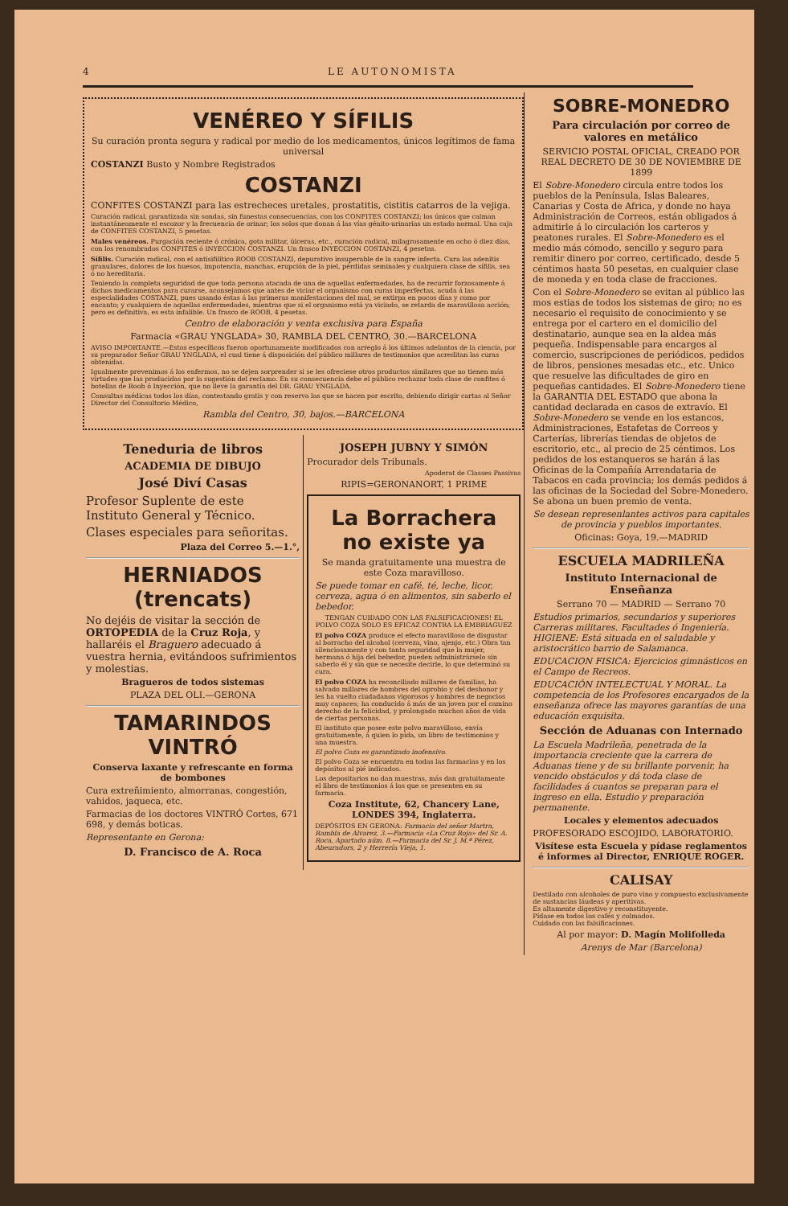4 LE AUTONOMISTA
VENÉREO Y SÍFILIS
Su curación pronta segura y radical por medio de los medicamentos, únicos legítimos de fama universal
COSTANZI Busto y Nombre Registrados
COSTANZI
CONFITES COSTANZI para las estrecheces uretales, prostatitis, cistitis catarros de la vejiga.
Curación radical, garantizada sin sondas, sin funestas consecuencias, con los CONFITES COSTANZI; los únicos que calman instantáneamente el escozor y la frecuencia de orinar; los solos que donan á las vías génito-urinarias un estado normal. Una caja de CONFITES COSTANZI, 5 pesetas.
Males venéreos. Purgación reciente ó crónica, gota militar, úlceras, etc., curación radical, milagrosamente en ocho ó diez días, con los renombrados CONFITES ó INYECCION COSTANZI. Un frasco INYECCION COSTANZI, 4 pesetas.
Sífilis. Curación radical, con el antisifilítico ROOB COSTANZI, depurativo insuperable de la sangre infecta. Cura las adenitis granulares, dolores de los huesos, impotencia, manchas, erupción de la piel, pérdidas seminales y cualquiera clase de sífilis, sea ó no hereditaria.
Teniendo la completa seguridad de que toda persona atacada de una de aquellas enfermedades, ha de recurrir forzosamente á dichos medicamentos para curarse, aconsejamos que antes de viciar el organismo con curas imperfectas, acuda á las especialidades COSTANZI, pues usando éstas á las primeras manifestaciones del mal, se extirpa en pocos días y como por encanto; y cualquiera de aquellas enfermedades, mientras que si el organismo está ya viciado, se retarda de maravillosa acción; pero es definitiva, es esta infalible. Un frasco de ROOB, 4 pesetas.
Centro de elaboración y venta exclusiva para España
Farmacia «GRAU YNGLADA» 30, RAMBLA DEL CENTRO, 30.—BARCELONA
AVISO IMPORTANTE.—Estos específicos fueron oportunamente modificados con arreglo á los últimos adelantos de la ciencia, por su preparador Señor GRAU YNGLADA, el cual tiene á disposición del público millares de testimonios que acreditan las curas obtenidas.
Igualmente prevenimos á los enfermos, no se dejen sorprender si se les ofreciese otros productos similares que no tienen más virtudes que las producidas por la sugestión del reclamo. En su consecuencia debe el público rechazar toda clase de confites ó botellas de Roob ó Inyección, que no lleve la garantía del DR. GRAU YNGLADA.
Consultas médicas todos los días, contestando gratis y con reserva las que se hacen por escrito, debiendo dirigir cartas al Señor Director del Consultorio Médico,
Rambla del Centro, 30, bajos.—BARCELONA
Teneduria de libros
ACADEMIA DE DIBUJO
José Diví Casas
Profesor Suplente de este Instituto General y Técnico.
Clases especiales para señoritas.
Plaza del Correo 5.—1.°,
HERNIADOS (trencats)
No dejéis de visitar la sección de ORTOPEDIA de la Cruz Roja, y hallaréis el Braguero adecuado á vuestra hernia, evitándoos sufrimientos y molestias.
Bragueros de todos sistemas
PLAZA DEL OLI.—GERONA
TAMARINDOS VINTRÓ
Conserva laxante y refrescante en forma de bombones
Cura extreñimiento, almorranas, congestión, vahidos, jaqueca, etc.
Farmacias de los doctores VINTRÓ Cortes, 671 698, y demás boticas.
Representante en Gerona:
D. Francisco de A. Roca
JOSEPH JUBNY Y SIMÓN
Procurador dels Tribunals.
Apoderat de Classes Passivas
RIPIS=GERONANORT, 1 PRIME
La Borrachera no existe ya
Se manda gratuitamente una muestra de este Coza maravilloso.
Se puede tomar en café, té, leche, licor, cerveza, agua ó en alimentos, sin saberlo el bebedor.
TENGAN CUIDADO CON LAS FALSIFICACIONES! EL POLVO COZA SOLO ES EFICAZ CONTRA LA EMBRIAGUEZ
El polvo COZA produce el efecto maravilloso de disgustar al borracho del alcohol (cerveza, vino, ajenjo, etc.) Obra tan silenciosamente y con tanta seguridad que la mujer, hermana ó hija del bebedor, pueden administrárselo sin saberlo él y sin que se necesite decirle, lo que determinó su cura.
El polvo COZA ha reconciliado millares de familias, ha salvado millares de hombres del oprobio y del deshonor y les ha vuelto ciudadanos vigorosos y hombres de negocios muy capaces; ha conducido á más de un joven por el camino derecho de la felicidad, y prolongado muchos años de vida de ciertas personas.
El instituto que posee este polvo maravilloso, envía gratuitamente, á quien lo pida, un libro de testimonios y una muestra.
El polvo Coza es garantizado inofensivo.
El polvo Coza se encuentra en todas las farmacias y en los depósitos al pié indicados.
Los depositarios no dan muestras, más dan gratuitamente el libro de testimonios á los que se presenten en su farmacia.
Coza Institute, 62, Chancery Lane, LONDES 394, Inglaterra.
DEPÓSITOS EN GERONA: Farmacia del señor Martra, Rambla de Alvarez, 3.—Farmacia «La Cruz Roja» del Sr. A. Roca, Apartado núm. 8.—Farmacia del Sr. J. M.ª Pérez, Abeuradors, 2 y Herrería Vieja, 1.
SOBRE-MONEDRO
Para circulación por correo de valores en metálico
SERVICIO POSTAL OFICIAL, CREADO POR REAL DECRETO DE 30 DE NOVIEMBRE DE 1899
El Sobre-Monedero circula entre todos los pueblos de la Península, Islas Baleares, Canarias y Costa de Africa, y donde no haya Administración de Correos, están obligados á admitirle á lo circulación los carteros y peatones rurales. El Sobre-Monedero es el medio más cómodo, sencillo y seguro para remitir dinero por correo, certificado, desde 5 céntimos hasta 50 pesetas, en cualquier clase de moneda y en toda clase de fracciones.
Con el Sobre-Monedero se evitan al público las mos estias de todos los sistemas de giro; no es necesario el requisito de conocimiento y se entrega por el cartero en el domicilio del destinatario, aunque sea en la aldea más pequeña. Indispensable para encargos al comercio, suscripciones de periódicos, pedidos de libros, pensiones mesadas etc., etc. Unico que resuelve las dificultades de giro en pequeñas cantidades. El Sobre-Monedero tiene la GARANTIA DEL ESTADO que abona la cantidad declarada en casos de extravío. El Sobre-Monedero se vende en los estancos, Administraciones, Estafetas de Correos y Carterías, librerías tiendas de objetos de escritorio, etc., al precio de 25 céntimos. Los pedidos de los estanqueros se harán á las Oficinas de la Compañía Arrendataria de Tabacos en cada provincia; los demás pedidos á las oficinas de la Sociedad del Sobre-Monedero. Se abona un buen premio de venta.
Se desean represenlantes activos para capitales de provincia y pueblos importantes.
Oficinas: Goya, 19.—MADRID
ESCUELA MADRILEÑA
Instituto Internacional de Enseñanza
Serrano 70 — MADRID — Serrano 70
Estudios primarios, secundarios y superiores Carreras militares. Facultades ó Ingeniería. HIGIENE: Está situada en el saludable y aristocrático barrio de Salamanca.
EDUCACION FISICA: Ejercicios gimnásticos en el Campo de Recreos.
EDUCACIÓN INTELECTUAL Y MORAL. La competencia de los Profesores encargados de la enseñanza ofrece las mayores garantías de una educación exquisita.
Sección de Aduanas con Internado
La Escuela Madrileña, penetrada de la importancia creciente que la carrera de Aduanas tiene y de su brillante porvenir, ha vencido obstáculos y dá toda clase de facilidades á cuantos se preparan para el ingreso en ella. Estudio y preparación permanente.
Locales y elementos adecuados
PROFESORADO ESCOJIDO. LABORATORIO.
Visítese esta Escuela y pídase reglamentos é informes al Director, ENRIQUE ROGER.
CALISAY
Destilado con alcoholes de puro vino y compuesto exclusivamente de sustancias láudeas y aperitivas.
Es altamente digestivo y reconstituyente.
Pídase en todos los cafés y colmados.
Cuidado con las falsificaciones.
Al por mayor: D. Magín Molifolleda
Arenys de Mar (Barcelona)